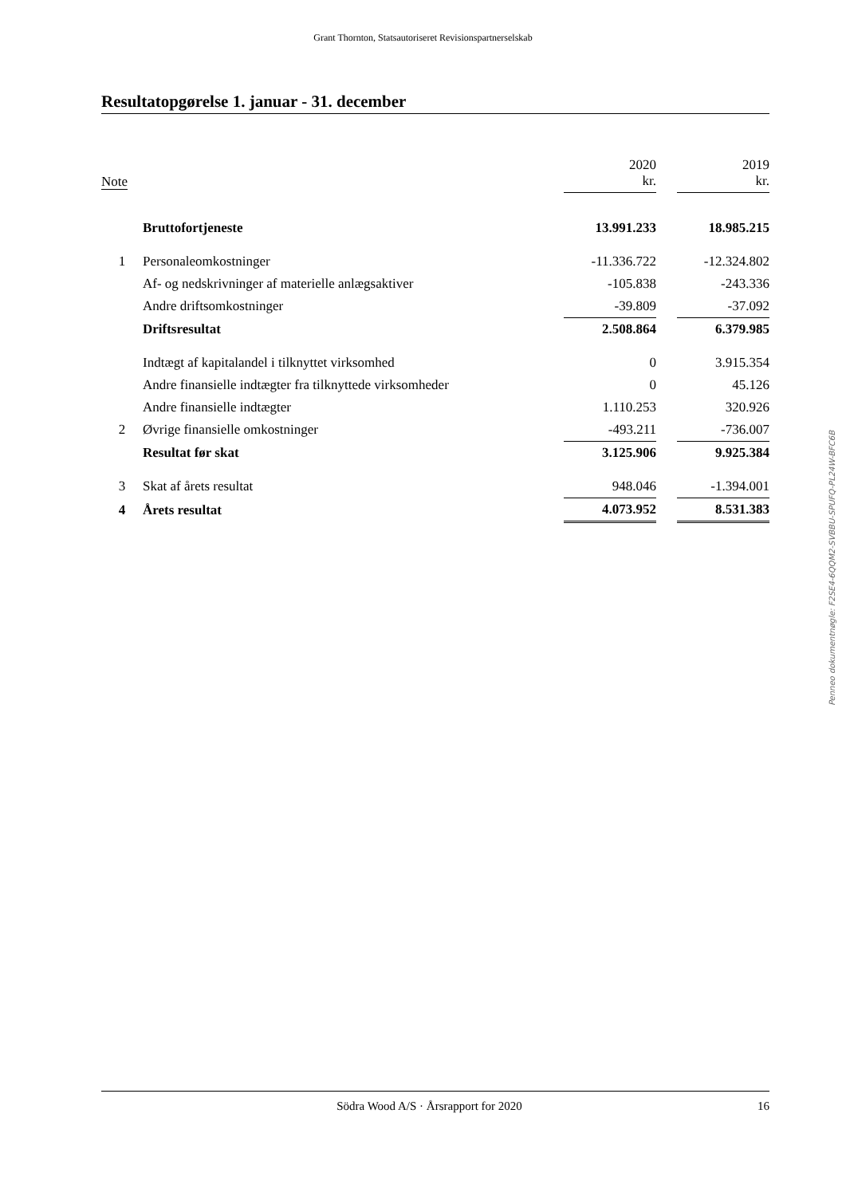Grant Thornton, Statsautoriseret Revisionspartnerselskab
Resultatopgørelse 1. januar - 31. december
| Note | | 2020 kr. | | 2019 kr. |
| --- | --- | --- | --- | --- |
| | Bruttofortjeneste | 13.991.233 | | 18.985.215 |
| 1 | Personaleomkostninger | -11.336.722 | | -12.324.802 |
| | Af- og nedskrivninger af materielle anlægsaktiver | -105.838 | | -243.336 |
| | Andre driftsomkostninger | -39.809 | | -37.092 |
| | Driftsresultat | 2.508.864 | | 6.379.985 |
| | Indtægt af kapitalandel i tilknyttet virksomhed | 0 | | 3.915.354 |
| | Andre finansielle indtægter fra tilknyttede virksomheder | 0 | | 45.126 |
| | Andre finansielle indtægter | 1.110.253 | | 320.926 |
| 2 | Øvrige finansielle omkostninger | -493.211 | | -736.007 |
| | Resultat før skat | 3.125.906 | | 9.925.384 |
| 3 | Skat af årets resultat | 948.046 | | -1.394.001 |
| 4 | Årets resultat | 4.073.952 | | 8.531.383 |
Penneo dokumentnøgle: F2SE4-6QQM2-SVBBU-SPUFQ-PL24W-BFC6B
Södra Wood A/S · Årsrapport for 2020 16